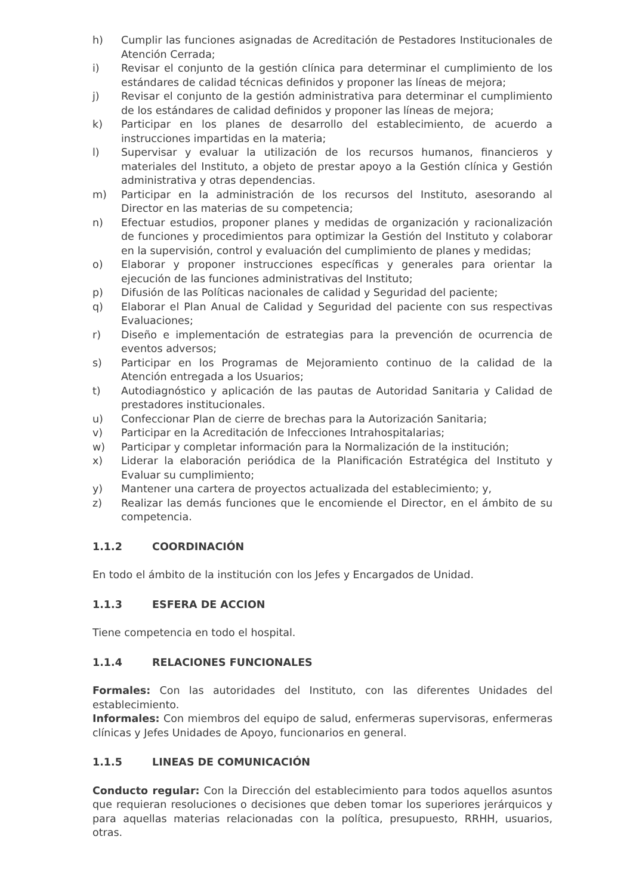h) Cumplir las funciones asignadas de Acreditación de Pestadores Institucionales de Atención Cerrada;
i) Revisar el conjunto de la gestión clínica para determinar el cumplimiento de los estándares de calidad técnicas definidos y proponer las líneas de mejora;
j) Revisar el conjunto de la gestión administrativa para determinar el cumplimiento de los estándares de calidad definidos y proponer las líneas de mejora;
k) Participar en los planes de desarrollo del establecimiento, de acuerdo a instrucciones impartidas en la materia;
l) Supervisar y evaluar la utilización de los recursos humanos, financieros y materiales del Instituto, a objeto de prestar apoyo a la Gestión clínica y Gestión administrativa y otras dependencias.
m) Participar en la administración de los recursos del Instituto, asesorando al Director en las materias de su competencia;
n) Efectuar estudios, proponer planes y medidas de organización y racionalización de funciones y procedimientos para optimizar la Gestión del Instituto y colaborar en la supervisión, control y evaluación del cumplimiento de planes y medidas;
o) Elaborar y proponer instrucciones específicas y generales para orientar la ejecución de las funciones administrativas del Instituto;
p) Difusión de las Políticas nacionales de calidad y Seguridad del paciente;
q) Elaborar el Plan Anual de Calidad y Seguridad del paciente con sus respectivas Evaluaciones;
r) Diseño e implementación de estrategias para la prevención de ocurrencia de eventos adversos;
s) Participar en los Programas de Mejoramiento continuo de la calidad de la Atención entregada a los Usuarios;
t) Autodiagnóstico y aplicación de las pautas de Autoridad Sanitaria y Calidad de prestadores institucionales.
u) Confeccionar Plan de cierre de brechas para la Autorización Sanitaria;
v) Participar en la Acreditación de Infecciones Intrahospitalarias;
w) Participar y completar información para la Normalización de la institución;
x) Liderar la elaboración periódica de la Planificación Estratégica del Instituto y Evaluar su cumplimiento;
y) Mantener una cartera de proyectos actualizada del establecimiento; y,
z) Realizar las demás funciones que le encomiende el Director, en el ámbito de su competencia.
1.1.2 COORDINACIÓN
En todo el ámbito de la institución con los Jefes y Encargados de Unidad.
1.1.3 ESFERA DE ACCION
Tiene competencia en todo el hospital.
1.1.4 RELACIONES FUNCIONALES
Formales: Con las autoridades del Instituto, con las diferentes Unidades del establecimiento.
Informales: Con miembros del equipo de salud, enfermeras supervisoras, enfermeras clínicas y Jefes Unidades de Apoyo, funcionarios en general.
1.1.5 LINEAS DE COMUNICACIÓN
Conducto regular: Con la Dirección del establecimiento para todos aquellos asuntos que requieran resoluciones o decisiones que deben tomar los superiores jerárquicos y para aquellas materias relacionadas con la política, presupuesto, RRHH, usuarios, otras.